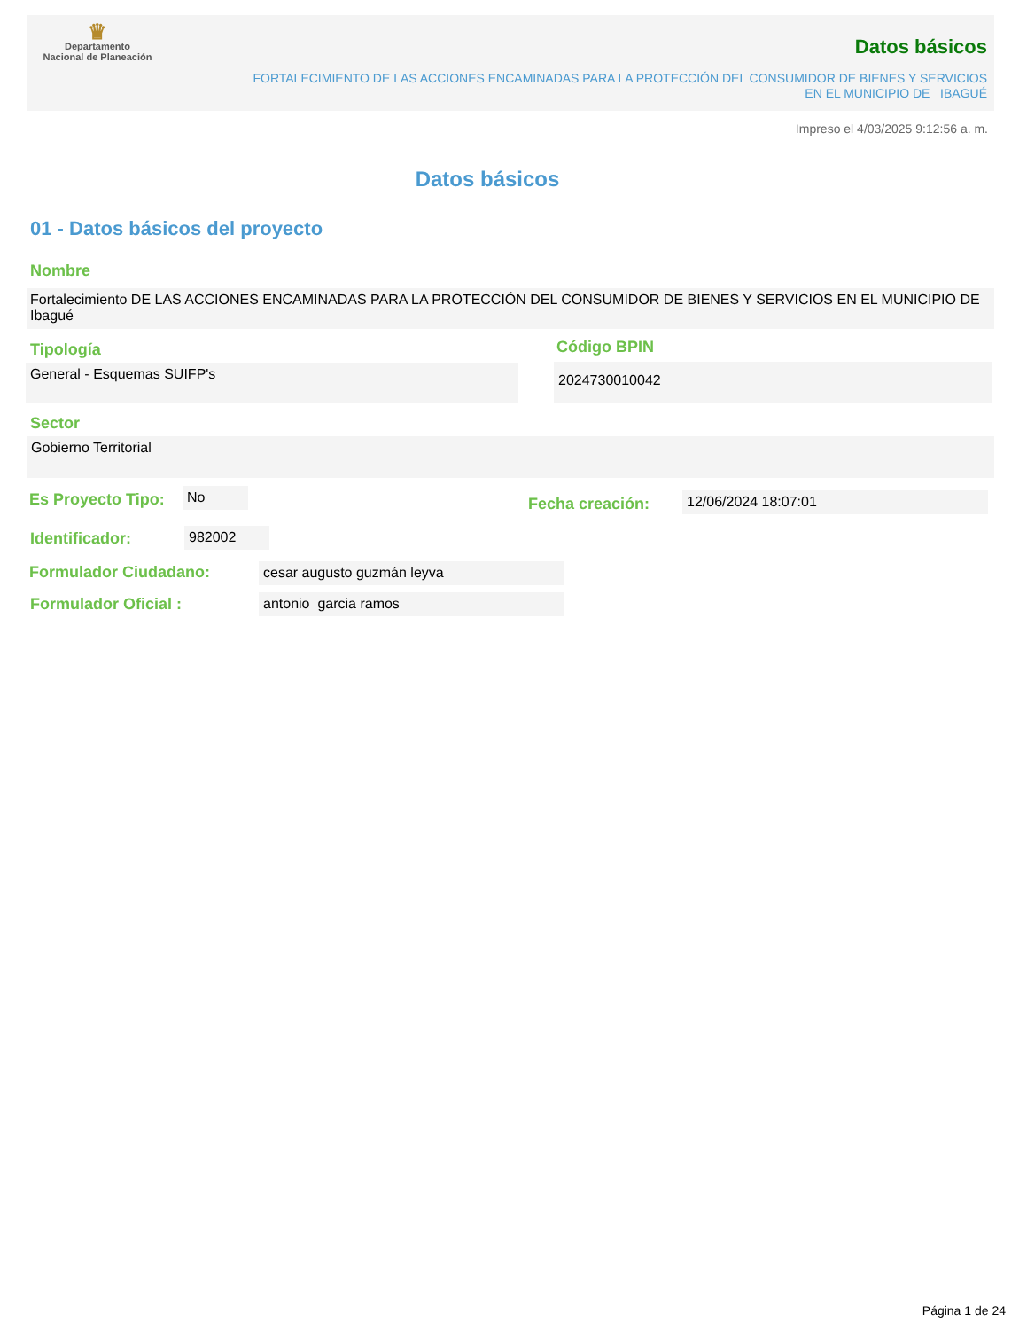♛
Departamento
Nacional de Planeación
Datos básicos
FORTALECIMIENTO DE LAS ACCIONES ENCAMINADAS PARA LA PROTECCIÓN DEL CONSUMIDOR DE BIENES Y SERVICIOS EN EL MUNICIPIO DE IBAGUÉ
Impreso el 4/03/2025 9:12:56 a. m.
Datos básicos
01 - Datos básicos del proyecto
Nombre
Fortalecimiento DE LAS ACCIONES ENCAMINADAS PARA LA PROTECCIÓN DEL CONSUMIDOR DE BIENES Y SERVICIOS EN EL MUNICIPIO DE Ibagué
Tipología
General - Esquemas SUIFP's
Código BPIN
2024730010042
Sector
Gobierno Territorial
Es Proyecto Tipo: No
Fecha creación: 12/06/2024 18:07:01
Identificador: 982002
Formulador Ciudadano: cesar augusto guzmán leyva
Formulador Oficial : antonio garcia ramos
Página 1 de 24